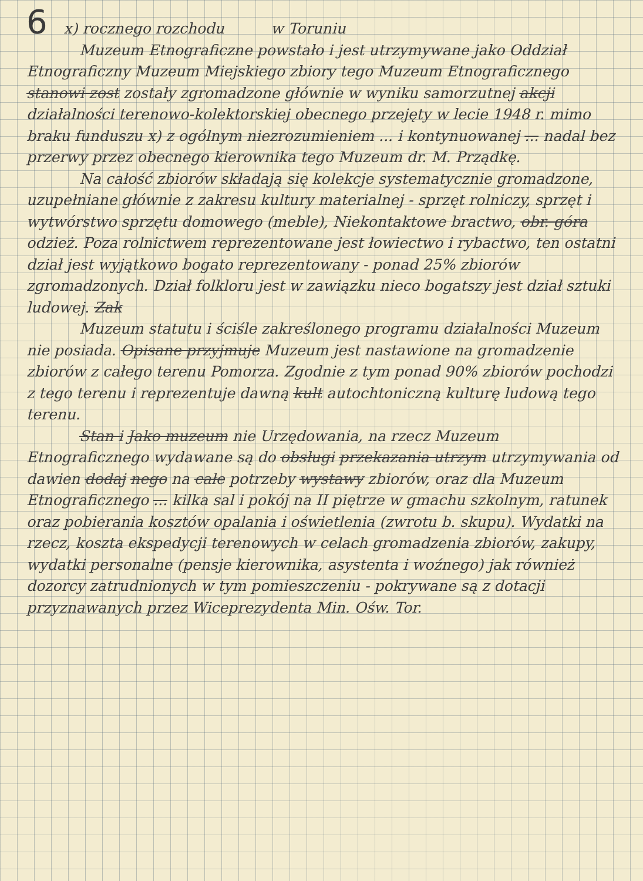6 x) rocznego rozchodu w Toruniu
Muzeum Etnograficzne powstało i jest utrzymywane jako Oddział Etnograficzny Muzeum Miejskiego zbiory tego Muzeum Etnograficznego stanowi zost zostały zgromadzone głównie w wyniku samorzutnej akcji działalności terenowo-kolektorskiej obecnego przejęty w lecie 1948 r. mimo braku funduszu x) z ogólnym niezrozumieniem ... i kontynuowanej ... nadal bez przerwy przez obecnego kierownika tego Muzeum dr. M. Prządkę.
Na całość zbiorów składają się kolekcje systematycznie gromadzone, uzupełniane głównie z zakresu kultury materialnej - sprzęt rolniczy, sprzęt i wytwórstwo sprzętu domowego (meble), Niekontaktowe bractwo, obr. góra odzież. Poza rolnictwem reprezentowane jest łowiectwo i rybactwo, ten ostatni dział jest wyjątkowo bogato reprezentowany - ponad 25% zbiorów zgromadzonych. Dział folkloru jest w zawiązku nieco bogatszy jest dział sztuki ludowej. Zak
Muzeum statutu i ściśle zakreślonego programu działalności Muzeum nie posiada. Opisane przyjmuje Muzeum jest nastawione na gromadzenie zbiorów z całego terenu Pomorza. Zgodnie z tym ponad 90% zbiorów pochodzi z tego terenu i reprezentuje dawną kult autochtoniczną kulturę ludową tego terenu.
Stan i Jako muzeum nie Urzędowania, na rzecz Muzeum Etnograficznego wydawane są do obsługi przekazania utrzym utrzymywania od dawien dodaj nego na całe potrzeby wystawy zbiorów, oraz dla Muzeum Etnograficznego ... kilka sal i pokój na II piętrze w gmachu szkolnym, ratunek oraz pobierania kosztów opalania i oświetlenia (zwrotu b. skupu). Wydatki na rzecz, koszta ekspedycji terenowych w celach gromadzenia zbiorów, zakupy, wydatki personalne (pensje kierownika, asystenta i woźnego) jak również dozorcy zatrudnionych w tym pomieszczeniu - pokrywane są z dotacji przyznawanych przez Wiceprezydenta Min. Ośw. Tor.